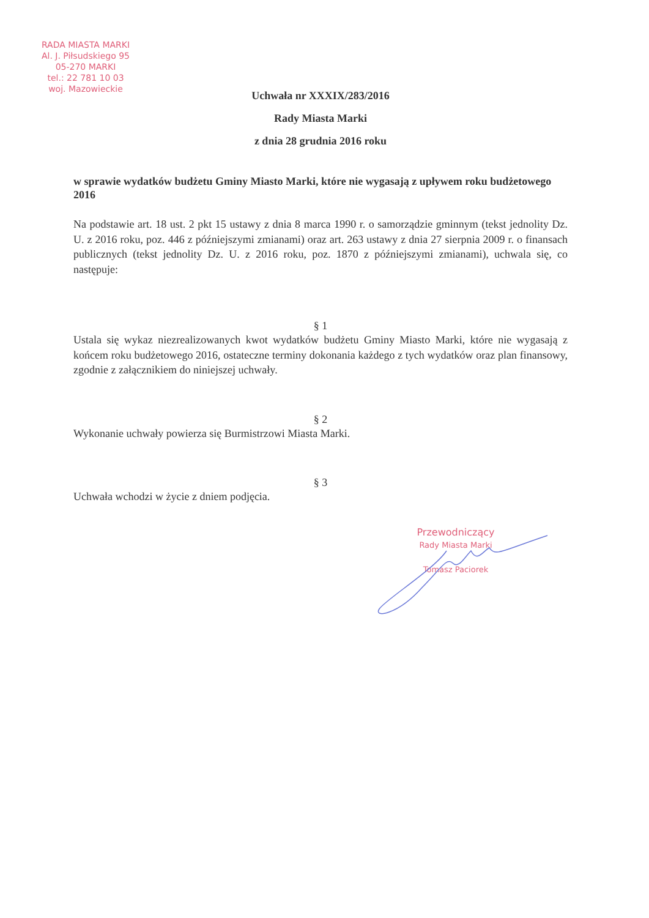RADA MIASTA MARKI
Al. J. Piłsudskiego 95
05-270 MARKI
tel.: 22 781 10 03
woj. Mazowieckie
Uchwała nr XXXIX/283/2016
Rady Miasta Marki
z dnia 28 grudnia 2016 roku
w sprawie wydatków budżetu Gminy Miasto Marki, które nie wygasają z upływem roku budżetowego 2016
Na podstawie art. 18 ust. 2 pkt 15 ustawy z dnia 8 marca 1990 r. o samorządzie gminnym (tekst jednolity Dz. U. z 2016 roku, poz. 446 z późniejszymi zmianami) oraz art. 263 ustawy z dnia 27 sierpnia 2009 r. o finansach publicznych (tekst jednolity Dz. U. z 2016 roku, poz. 1870 z późniejszymi zmianami), uchwala się, co następuje:
§ 1
Ustala się wykaz niezrealizowanych kwot wydatków budżetu Gminy Miasto Marki, które nie wygasają z końcem roku budżetowego 2016, ostateczne terminy dokonania każdego z tych wydatków oraz plan finansowy, zgodnie z załącznikiem do niniejszej uchwały.
§ 2
Wykonanie uchwały powierza się Burmistrzowi Miasta Marki.
§ 3
Uchwała wchodzi w życie z dniem podjęcia.
Przewodniczący
Rady Miasta Marki
Tomasz Paciorek